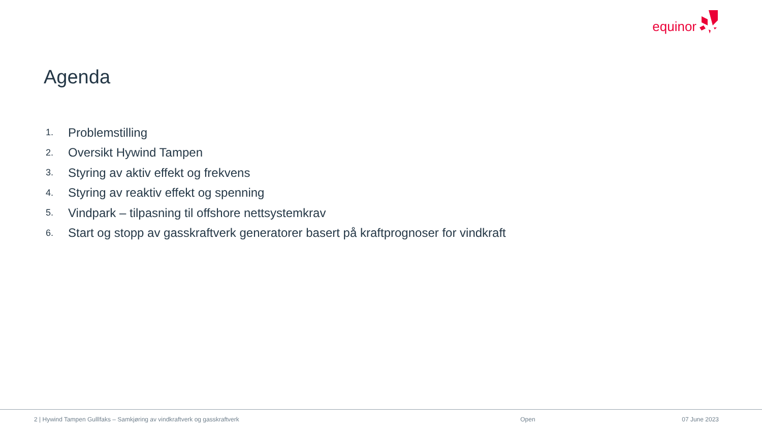equinor
Agenda
1. Problemstilling
2. Oversikt Hywind Tampen
3. Styring av aktiv effekt og frekvens
4. Styring av reaktiv effekt og spenning
5. Vindpark – tilpasning til offshore nettsystemkrav
6. Start og stopp av gasskraftverk generatorer basert på kraftprognoser for vindkraft
2 | Hywind Tampen Gulllfaks – Samkjøring av vindkraftverk og gasskraftverk
Open 07 June 2023